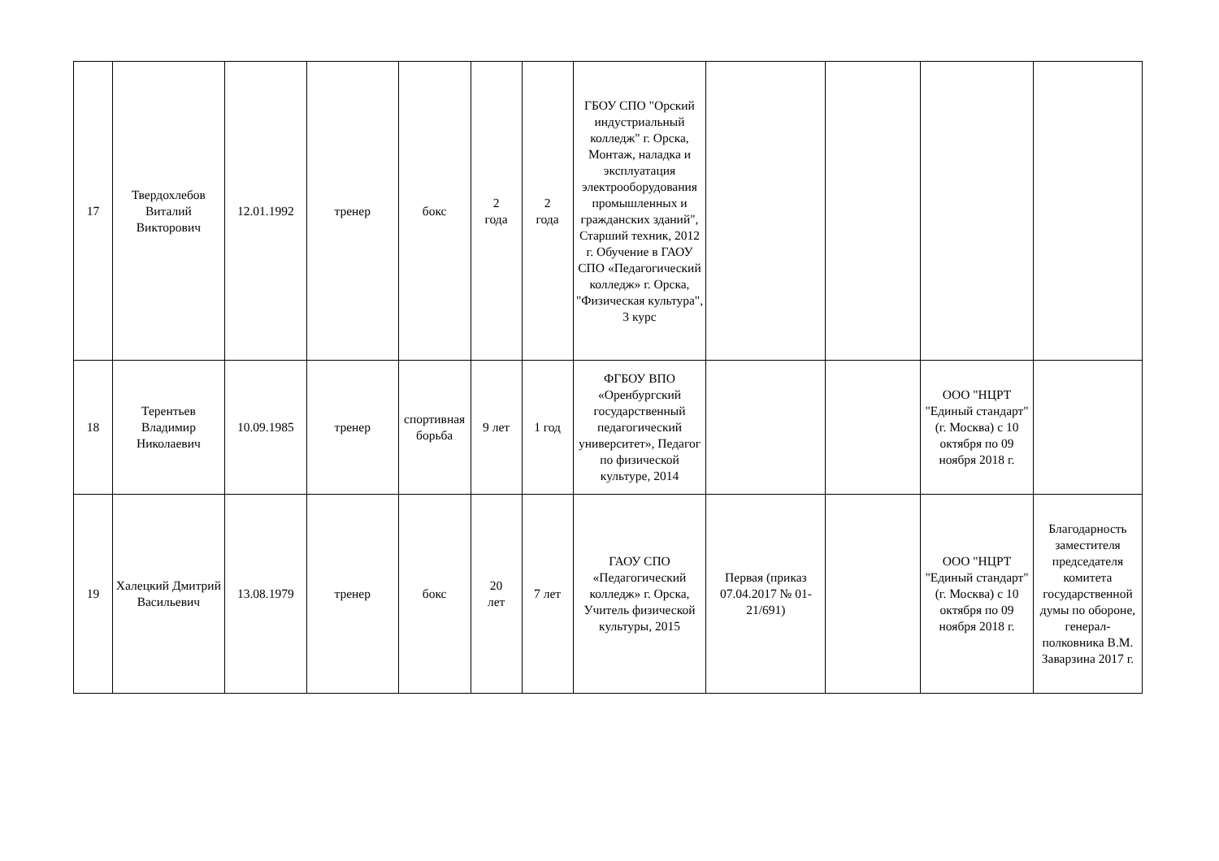| 17 | Твердохлебов Виталий Викторович | 12.01.1992 | тренер | бокс | 2 года | 2 года | ГБОУ СПО "Орский индустриальный колледж" г. Орска, Монтаж, наладка и эксплуатация электрооборудования промышленных и гражданских зданий", Старший техник, 2012 г. Обучение в ГАОУ СПО «Педагогический колледж» г. Орска, "Физическая культура", 3 курс | | | | |
| 18 | Терентьев Владимир Николаевич | 10.09.1985 | тренер | спортивная борьба | 9 лет | 1 год | ФГБОУ ВПО «Оренбургский государственный педагогический университет», Педагог по физической культуре, 2014 | | | ООО "НЦРТ "Единый стандарт" (г. Москва) с 10 октября по 09 ноября 2018 г. | |
| 19 | Халецкий Дмитрий Васильевич | 13.08.1979 | тренер | бокс | 20 лет | 7 лет | ГАОУ СПО «Педагогический колледж» г. Орска, Учитель физической культуры, 2015 | Первая (приказ 07.04.2017 № 01-21/691) | | ООО "НЦРТ "Единый стандарт" (г. Москва) с 10 октября по 09 ноября 2018 г. | Благодарность заместителя председателя комитета государственной думы по обороне, генерал-полковника В.М. Заварзина 2017 г. |